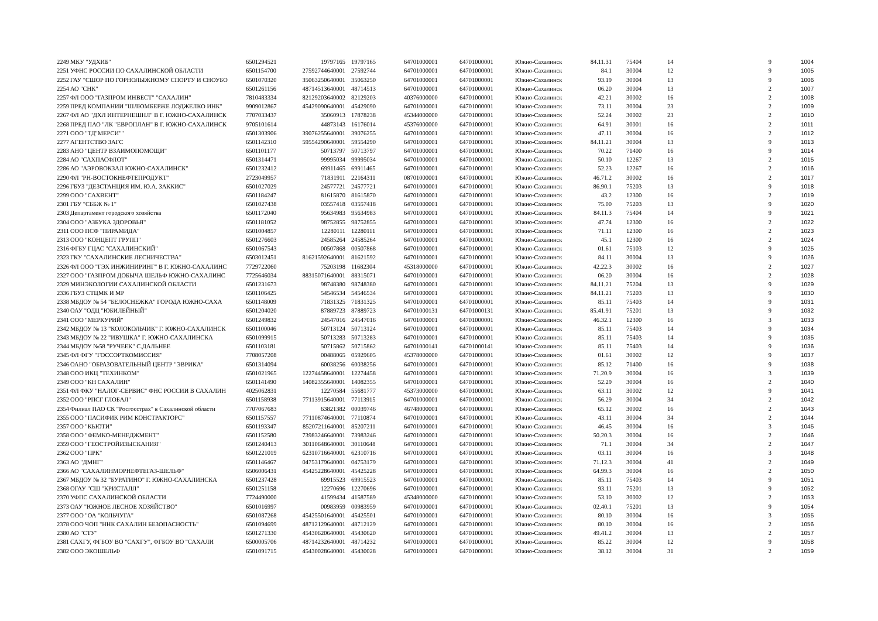| 2249 | МКУ "УДХИБ" | 6501294521 | 19797165 | 19797165 | 64701000001 | 64701000001 | Южно-Сахалинск | 84.11.31 | 75404 | 14 | 9 | 1004 |
| 2251 | УФНС РОССИИ ПО САХАЛИНСКОЙ ОБЛАСТИ | 6501154700 | 27592744640001 | 27592744 | 64701000001 | 64701000001 | Южно-Сахалинск | 84.1 | 30004 | 12 | 9 | 1005 |
| 2252 | ГАУ "СШОР ПО ГОРНОЛЫЖНОМУ СПОРТУ И СНОУБО | 6501070320 | 35063250640001 | 35063250 | 64701000001 | 64701000001 | Южно-Сахалинск | 93.19 | 30004 | 13 | 9 | 1006 |
| 2254 | АО "СНК" | 6501261156 | 48714513640001 | 48714513 | 64701000001 | 64701000001 | Южно-Сахалинск | 06.20 | 30004 | 13 | 2 | 1007 |
| 2257 | ФЛ ООО "ГАЗПРОМ ИНВЕСТ" "САХАЛИН" | 7810483334 | 82129203640002 | 82129203 | 40376000000 | 64701000001 | Южно-Сахалинск | 42.21 | 30002 | 16 | 2 | 1008 |
| 2259 | ПРЕД КОМПАНИИ "ШЛЮМБЕРЖЕ ЛОДЖЕЛКО ИНК" | 9909012867 | 45429090640001 | 45429090 | 64701000001 | 64701000001 | Южно-Сахалинск | 73.11 | 30004 | 23 | 2 | 1009 |
| 2267 | ФЛ АО "ДХЛ ИНТЕРНЕШНЛ" В Г. ЮЖНО-САХАЛИНСК | 7707033437 | 35060913 | 17878238 | 45344000000 | 64701000001 | Южно-Сахалинск | 52.24 | 30002 | 23 | 2 | 1010 |
| 2268 | ПРЕД ПАО "ЛК "ЕВРОПЛАН" В Г. ЮЖНО-САХАЛИНСК | 9705101614 | 44873143 | 16176014 | 45376000000 | 64701000001 | Южно-Сахалинск | 64.91 | 30001 | 16 | 2 | 1011 |
| 2271 | ООО "ТД"МЕРСИ"" | 6501303906 | 39076255640001 | 39076255 | 64701000001 | 64701000001 | Южно-Сахалинск | 47.11 | 30004 | 16 | 2 | 1012 |
| 2277 | АГЕНТСТВО ЗАГС | 6501142310 | 59554290640001 | 59554290 | 64701000001 | 64701000001 | Южно-Сахалинск | 84.11.21 | 30004 | 13 | 9 | 1013 |
| 2283 | АНО "ЦЕНТР ВЗАИМОПОМОЩИ" | 6501101177 | 50713797 | 50713797 | 64701000001 | 64701000001 | Южно-Сахалинск | 70.22 | 71400 | 16 | 9 | 1014 |
| 2284 | АО "САХПАСФЛОТ" | 6501314471 | 99995034 | 99995034 | 64701000001 | 64701000001 | Южно-Сахалинск | 50.10 | 12267 | 13 | 2 | 1015 |
| 2286 | АО "АЭРОВОКЗАЛ ЮЖНО-САХАЛИНСК" | 6501232412 | 69911465 | 69911465 | 64701000001 | 64701000001 | Южно-Сахалинск | 52.23 | 12267 | 16 | 2 | 1016 |
| 2290 | ФЛ "РН-ВОСТОКНЕФТЕПРОДУКТ" | 2723049957 | 71831911 | 22164311 | 08701000001 | 64701000001 | Южно-Сахалинск | 46.71.2 | 30002 | 16 | 2 | 1017 |
| 2296 | ГБУЗ "ДЕЗСТАНЦИЯ ИМ. Ю.А. ЗАККИС" | 6501027029 | 24577721 | 24577721 | 64701000001 | 64701000001 | Южно-Сахалинск | 86.90.1 | 75203 | 13 | 9 | 1018 |
| 2299 | ООО "САХВЕНТ" | 6501184247 | 81615870 | 81615870 | 64701000001 | 64701000001 | Южно-Сахалинск | 43.2 | 12300 | 16 | 2 | 1019 |
| 2301 | ГБУ "СББЖ № 1" | 6501027438 | 03557418 | 03557418 | 64701000001 | 64701000001 | Южно-Сахалинск | 75.00 | 75203 | 13 | 9 | 1020 |
| 2303 | Департамент городского хозяйства | 6501172040 | 95634983 | 95634983 | 64701000001 | 64701000001 | Южно-Сахалинск | 84.11.3 | 75404 | 14 | 9 | 1021 |
| 2304 | ООО "АЗБУКА ЗДОРОВЬЯ" | 6501181052 | 98752855 | 98752855 | 64701000001 | 64701000001 | Южно-Сахалинск | 47.74 | 12300 | 16 | 2 | 1022 |
| 2311 | ООО ПСФ "ПИРАМИДА" | 6501004857 | 12280111 | 12280111 | 64701000001 | 64701000001 | Южно-Сахалинск | 71.11 | 12300 | 16 | 2 | 1023 |
| 2313 | ООО "КОНЦЕПТ ГРУПП" | 6501276603 | 24585264 | 24585264 | 64701000001 | 64701000001 | Южно-Сахалинск | 45.1 | 12300 | 16 | 2 | 1024 |
| 2316 | ФГБУ ГЦАС "САХАЛИНСКИЙ" | 6501067543 | 00507868 | 00507868 | 64701000001 | 64701000001 | Южно-Сахалинск | 01.61 | 75103 | 12 | 9 | 1025 |
| 2323 | ГКУ "САХАЛИНСКИЕ ЛЕСНИЧЕСТВА" | 6503012451 | 81621592640001 | 81621592 | 64701000001 | 64701000001 | Южно-Сахалинск | 84.11 | 30004 | 13 | 9 | 1026 |
| 2326 | ФЛ ООО "ГЭХ ИНЖИНИРИНГ" В Г. ЮЖНО-САХАЛИНС | 7729722060 | 75203198 | 11682304 | 45318000000 | 64701000001 | Южно-Сахалинск | 42.22.3 | 30002 | 16 | 2 | 1027 |
| 2327 | ООО "ГАЗПРОМ ДОБЫЧА ШЕЛЬФ ЮЖНО-САХАЛИНС | 7725646034 | 88315071640001 | 88315071 | 64701000001 | 64701000001 | Южно-Сахалинск | 06.20 | 30004 | 16 | 2 | 1028 |
| 2329 | МИНЭКОЛОГИИ САХАЛИНСКОЙ ОБЛАСТИ | 6501231673 | 98748380 | 98748380 | 64701000001 | 64701000001 | Южно-Сахалинск | 84.11.21 | 75204 | 13 | 9 | 1029 |
| 2336 | ГБУЗ СТЦМК И МР | 6501106425 | 54546534 | 54546534 | 64701000001 | 64701000001 | Южно-Сахалинск | 84.11.21 | 75203 | 13 | 9 | 1030 |
| 2338 | МБДОУ № 54 "БЕЛОСНЕЖКА" ГОРОДА ЮЖНО-САХА | 6501148009 | 71831325 | 71831325 | 64701000001 | 64701000001 | Южно-Сахалинск | 85.11 | 75403 | 14 | 9 | 1031 |
| 2340 | ОАУ "ОДЦ "ЮБИЛЕЙНЫЙ" | 6501204020 | 87889723 | 87889723 | 64701000131 | 64701000131 | Южно-Сахалинск | 85.41.91 | 75201 | 13 | 9 | 1032 |
| 2341 | ООО "МЕРКУРИЙ" | 6501249832 | 24547016 | 24547016 | 64701000001 | 64701000001 | Южно-Сахалинск | 46.32.1 | 12300 | 16 | 3 | 1033 |
| 2342 | МБДОУ № 13 "КОЛОКОЛЬЧИК" Г. ЮЖНО-САХАЛИНСК | 6501100046 | 50713124 | 50713124 | 64701000001 | 64701000001 | Южно-Сахалинск | 85.11 | 75403 | 14 | 9 | 1034 |
| 2343 | МБДОУ № 22 "ИВУШКА" Г. ЮЖНО-САХАЛИНСКА | 6501099915 | 50713283 | 50713283 | 64701000001 | 64701000001 | Южно-Сахалинск | 85.11 | 75403 | 14 | 9 | 1035 |
| 2344 | МБДОУ №58 "РУЧЕЕК" С.ДАЛЬНЕЕ | 6501103181 | 50715862 | 50715862 | 64701000141 | 64701000141 | Южно-Сахалинск | 85.11 | 75403 | 14 | 9 | 1036 |
| 2345 | ФЛ ФГУ "ГОССОРТКОМИССИЯ" | 7708057208 | 00488065 | 05929605 | 45378000000 | 64701000001 | Южно-Сахалинск | 01.61 | 30002 | 12 | 9 | 1037 |
| 2346 | ОАНО "ОБРАЗОВАТЕЛЬНЫЙ ЦЕНТР "ЭВРИКА" | 6501314094 | 60038256 | 60038256 | 64701000001 | 64701000001 | Южно-Сахалинск | 85.12 | 71400 | 16 | 9 | 1038 |
| 2348 | ООО ИКЦ "ТЕХИНКОМ" | 6501021965 | 12274458640001 | 12274458 | 64701000001 | 64701000001 | Южно-Сахалинск | 71.20.9 | 30004 | 16 | 3 | 1039 |
| 2349 | ООО "КН САХАЛИН" | 6501141490 | 14082355640001 | 14082355 | 64701000001 | 64701000001 | Южно-Сахалинск | 52.29 | 30004 | 16 | 2 | 1040 |
| 2351 | ФЛ ФКУ "НАЛОГ-СЕРВИС" ФНС РОССИИ В САХАЛИН | 4025062831 | 12270584 | 55681777 | 45373000000 | 64701000001 | Южно-Сахалинск | 63.11 | 30002 | 12 | 9 | 1041 |
| 2352 | ООО "РПСГ ГЛОБАЛ" | 6501158938 | 77113915640001 | 77113915 | 64701000001 | 64701000001 | Южно-Сахалинск | 56.29 | 30004 | 34 | 2 | 1042 |
| 2354 | Филиал ПАО СК "Росгосстрах" в Сахалинской области | 7707067683 | 63821382 | 00039746 | 46748000001 | 64701000001 | Южно-Сахалинск | 65.12 | 30002 | 16 | 2 | 1043 |
| 2355 | ООО "ПАСИФИК РИМ КОНСТРАКТОРС" | 6501157557 | 77110874640001 | 77110874 | 64701000001 | 64701000001 | Южно-Сахалинск | 43.11 | 30004 | 34 | 2 | 1044 |
| 2357 | ООО "КЬЮТИ" | 6501193347 | 85207211640001 | 85207211 | 64701000001 | 64701000001 | Южно-Сахалинск | 46.45 | 30004 | 16 | 3 | 1045 |
| 2358 | ООО "ФЕМКО-МЕНЕДЖМЕНТ" | 6501152580 | 73983246640001 | 73983246 | 64701000001 | 64701000001 | Южно-Сахалинск | 50.20.3 | 30004 | 16 | 2 | 1046 |
| 2359 | ООО "ГЕОСТРОЙИЗЫСКАНИЯ" | 6501240413 | 30110648640001 | 30110648 | 64701000001 | 64701000001 | Южно-Сахалинск | 71.1 | 30004 | 34 | 2 | 1047 |
| 2362 | ООО "ПРК" | 6501221019 | 62310716640001 | 62310716 | 64701000001 | 64701000001 | Южно-Сахалинск | 03.11 | 30004 | 16 | 3 | 1048 |
| 2363 | АО "ДМНГ" | 6501146467 | 04753179640001 | 04753179 | 64701000001 | 64701000001 | Южно-Сахалинск | 71.12.3 | 30004 | 41 | 2 | 1049 |
| 2366 | АО "САХАЛИНМОРНЕФТЕГАЗ-ШЕЛЬФ" | 6506006431 | 45425228640001 | 45425228 | 64701000001 | 64701000001 | Южно-Сахалинск | 64.99.3 | 30004 | 16 | 2 | 1050 |
| 2367 | МБДОУ № 32 "БУРАТИНО" Г. ЮЖНО-САХАЛИНСКА | 6501237428 | 69915523 | 69915523 | 64701000001 | 64701000001 | Южно-Сахалинск | 85.11 | 75403 | 14 | 9 | 1051 |
| 2368 | ОГАУ "СШ "КРИСТАЛЛ" | 6501251158 | 12270696 | 12270696 | 64701000001 | 64701000001 | Южно-Сахалинск | 93.11 | 75201 | 13 | 9 | 1052 |
| 2370 | УФПС САХАЛИНСКОЙ ОБЛАСТИ | 7724490000 | 41599434 | 41587589 | 45348000000 | 64701000001 | Южно-Сахалинск | 53.10 | 30002 | 12 | 2 | 1053 |
| 2373 | ОАУ "ЮЖНОЕ ЛЕСНОЕ ХОЗЯЙСТВО" | 6501016997 | 00983959 | 00983959 | 64701000001 | 64701000001 | Южно-Сахалинск | 02.40.1 | 75201 | 13 | 9 | 1054 |
| 2377 | ООО "ОА "КОЛЬЧУГА" | 6501087268 | 45425501640001 | 45425501 | 64701000001 | 64701000001 | Южно-Сахалинск | 80.10 | 30004 | 16 | 3 | 1055 |
| 2378 | ООО ЧОП "ННК САХАЛИН БЕЗОПАСНОСТЬ" | 6501094699 | 48712129640001 | 48712129 | 64701000001 | 64701000001 | Южно-Сахалинск | 80.10 | 30004 | 16 | 2 | 1056 |
| 2380 | АО "СТУ" | 6501271330 | 45430620640001 | 45430620 | 64701000001 | 64701000001 | Южно-Сахалинск | 49.41.2 | 30004 | 13 | 2 | 1057 |
| 2381 | САХГУ, ФГБОУ ВО "САХГУ", ФГБОУ ВО "САХАЛИ | 6500005706 | 48714232640001 | 48714232 | 64701000001 | 64701000001 | Южно-Сахалинск | 85.22 | 30004 | 12 | 9 | 1058 |
| 2382 | ООО ЭКОШЕЛЬФ | 6501091715 | 45430028640001 | 45430028 | 64701000001 | 64701000001 | Южно-Сахалинск | 38.12 | 30004 | 31 | 2 | 1059 |